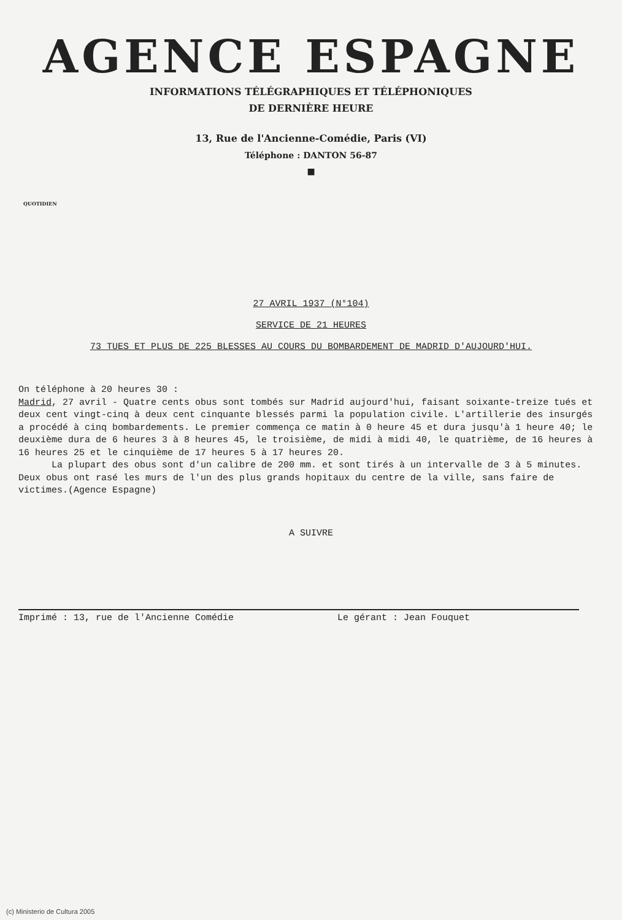AGENCE ESPAGNE
INFORMATIONS TÉLÉGRAPHIQUES ET TÉLÉPHONIQUES
DE DERNIÈRE HEURE
13, Rue de l'Ancienne-Comédie, Paris (VI)
Téléphone : DANTON 56-87
■
QUOTIDIEN
27 AVRIL 1937 (N°104)
SERVICE DE 21 HEURES
73 TUES ET PLUS DE 225 BLESSES AU COURS DU BOMBARDEMENT DE MADRID D'AUJOURD'HUI.
On téléphone à 20 heures 30 :
Madrid, 27 avril - Quatre cents obus sont tombés sur Madrid aujourd'hui, faisant soixante-treize tués et deux cent vingt-cinq à deux cent cinquante blessés parmi la population civile. L'artillerie des insurgés a procédé à cinq bombardements. Le premier commença ce matin à 0 heure 45 et dura jusqu'à 1 heure 40; le deuxième dura de 6 heures 3 à 8 heures 45, le troisième, de midi à midi 40, le quatrième, de 16 heures à 16 heures 25 et le cinquième de 17 heures 5 à 17 heures 20.
La plupart des obus sont d'un calibre de 200 mm. et sont tirés à un intervalle de 3 à 5 minutes. Deux obus ont rasé les murs de l'un des plus grands hopitaux du centre de la ville, sans faire de victimes.(Agence Espagne)
A SUIVRE
Imprimé : 13, rue de l'Ancienne Comédie Le gérant : Jean Fouquet
(c) Ministerio de Cultura 2005